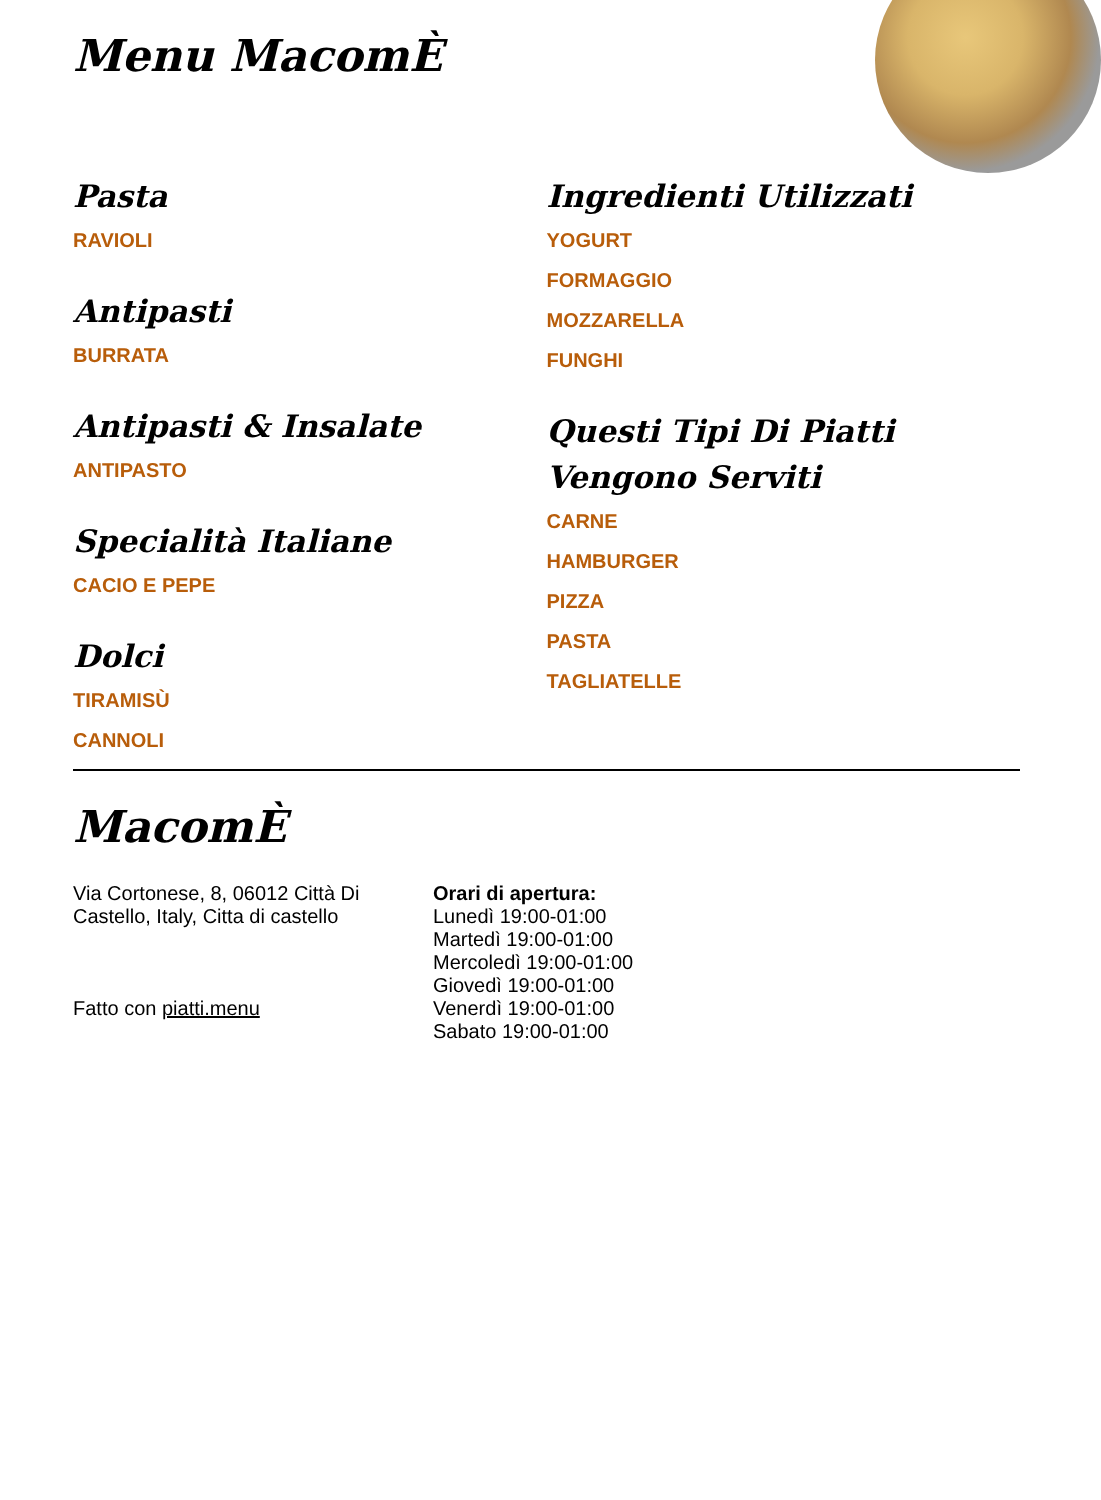Menu MacomÈ
Pasta
RAVIOLI
Antipasti
BURRATA
Antipasti & Insalate
ANTIPASTO
Specialità Italiane
CACIO E PEPE
Dolci
TIRAMISÙ
CANNOLI
Ingredienti Utilizzati
YOGURT
FORMAGGIO
MOZZARELLA
FUNGHI
Questi Tipi Di Piatti Vengono Serviti
CARNE
HAMBURGER
PIZZA
PASTA
TAGLIATELLE
MacomÈ
Via Cortonese, 8, 06012 Città Di Castello, Italy, Citta di castello
Fatto con piatti.menu
Orari di apertura:
Lunedì 19:00-01:00
Martedì 19:00-01:00
Mercoledì 19:00-01:00
Giovedì 19:00-01:00
Venerdì 19:00-01:00
Sabato 19:00-01:00